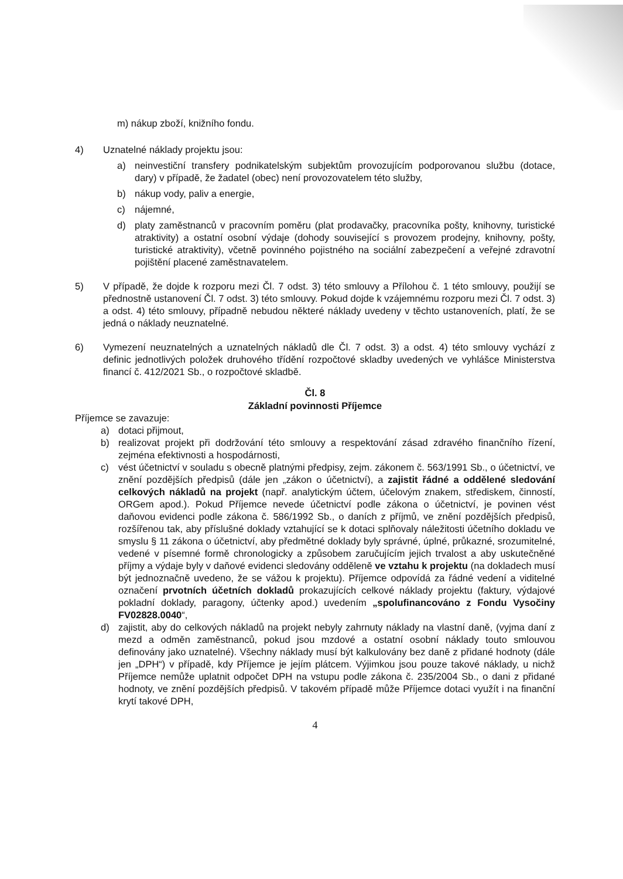m) nákup zboží, knižního fondu.
4) Uznatelné náklady projektu jsou:
a) neinvestiční transfery podnikatelským subjektům provozujícím podporovanou službu (dotace, dary) v případě, že žadatel (obec) není provozovatelem této služby,
b) nákup vody, paliv a energie,
c) nájemné,
d) platy zaměstnanců v pracovním poměru (plat prodavačky, pracovníka pošty, knihovny, turistické atraktivity) a ostatní osobní výdaje (dohody související s provozem prodejny, knihovny, pošty, turistické atraktivity), včetně povinného pojistného na sociální zabezpečení a veřejné zdravotní pojištění placené zaměstnavatelem.
5) V případě, že dojde k rozporu mezi Čl. 7 odst. 3) této smlouvy a Přílohou č. 1 této smlouvy, použijí se přednostně ustanovení Čl. 7 odst. 3) této smlouvy. Pokud dojde k vzájemnému rozporu mezi Čl. 7 odst. 3) a odst. 4) této smlouvy, případně nebudou některé náklady uvedeny v těchto ustanoveních, platí, že se jedná o náklady neuznatelné.
6) Vymezení neuznatelných a uznatelných nákladů dle Čl. 7 odst. 3) a odst. 4) této smlouvy vychází z definic jednotlivých položek druhového třídění rozpočtové skladby uvedených ve vyhlášce Ministerstva financí č. 412/2021 Sb., o rozpočtové skladbě.
Čl. 8
Základní povinnosti Příjemce
Příjemce se zavazuje:
a) dotaci přijmout,
b) realizovat projekt při dodržování této smlouvy a respektování zásad zdravého finančního řízení, zejména efektivnosti a hospodárnosti,
c) vést účetnictví v souladu s obecně platnými předpisy, zejm. zákonem č. 563/1991 Sb., o účetnictví, ve znění pozdějších předpisů (dále jen „zákon o účetnictví), a zajistit řádné a oddělené sledování celkových nákladů na projekt (např. analytickým účtem, účelovým znakem, střediskem, činností, ORGem apod.). Pokud Příjemce nevede účetnictví podle zákona o účetnictví, je povinen vést daňovou evidenci podle zákona č. 586/1992 Sb., o daních z příjmů, ve znění pozdějších předpisů, rozšířenou tak, aby příslušné doklady vztahující se k dotaci splňovaly náležitosti účetního dokladu ve smyslu § 11 zákona o účetnictví, aby předmětné doklady byly správné, úplné, průkazné, srozumitelné, vedené v písemné formě chronologicky a způsobem zaručujícím jejich trvalost a aby uskutečněné příjmy a výdaje byly v daňové evidenci sledovány odděleně ve vztahu k projektu (na dokladech musí být jednoznačně uvedeno, že se vážou k projektu). Příjemce odpovídá za řádné vedení a viditelné označení prvotních účetních dokladů prokazujících celkové náklady projektu (faktury, výdajové pokladní doklady, paragony, účtenky apod.) uvedením „spolufinancováno z Fondu Vysočiny FV02828.0040“,
d) zajistit, aby do celkových nákladů na projekt nebyly zahrnuty náklady na vlastní daně, (vyjma daní z mezd a odměn zaměstnanců, pokud jsou mzdové a ostatní osobní náklady touto smlouvou definovány jako uznatelné). Všechny náklady musí být kalkulovány bez daně z přidané hodnoty (dále jen „DPH“) v případě, kdy Příjemce je jejím plátcem. Výjimkou jsou pouze takové náklady, u nichž Příjemce nemůže uplatnit odpočet DPH na vstupu podle zákona č. 235/2004 Sb., o dani z přidané hodnoty, ve znění pozdějších předpisů. V takovém případě může Příjemce dotaci využít i na finanční krytí takové DPH,
4